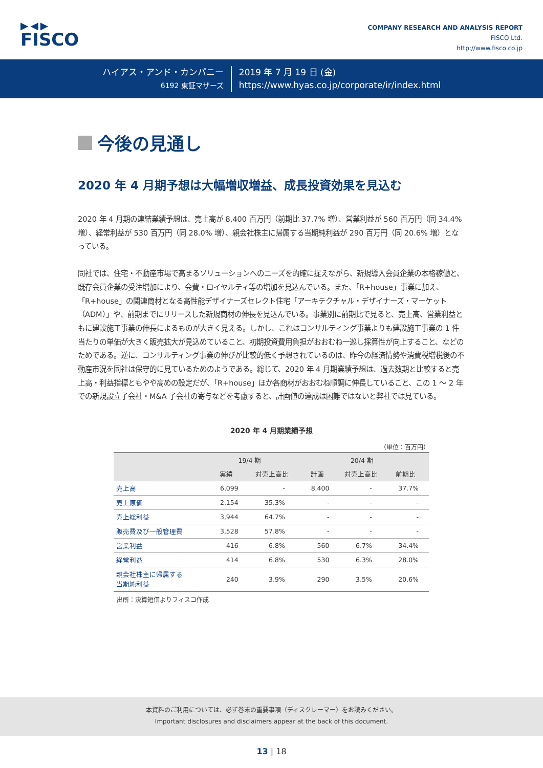▶◀▶
FISCO
COMPANY RESEARCH AND ANALYSIS REPORT
FISCO Ltd.
http://www.fisco.co.jp
ハイアス・アンド・カンパニー
6192 東証マザーズ
2019 年 7 月 19 日 (金)
https://www.hyas.co.jp/corporate/ir/index.html
今後の見通し
2020 年 4 月期予想は大幅増収増益、成長投資効果を見込む
2020 年 4 月期の連結業績予想は、売上高が 8,400 百万円（前期比 37.7% 増）、営業利益が 560 百万円（同 34.4% 増）、経常利益が 530 百万円（同 28.0% 増）、親会社株主に帰属する当期純利益が 290 百万円（同 20.6% 増）となっている。
同社では、住宅・不動産市場で高まるソリューションへのニーズを的確に捉えながら、新規導入会員企業の本格稼働と、既存会員企業の受注増加により、会費・ロイヤルティ等の増加を見込んでいる。また、「R+house」事業に加え、「R+house」の関連商材となる高性能デザイナーズセレクト住宅「アーキテクチャル・デザイナーズ・マーケット（ADM）」や、前期までにリリースした新規商材の伸長を見込んでいる。事業別に前期比で見ると、売上高、営業利益ともに建設施工事業の伸長によるものが大きく見える。しかし、これはコンサルティング事業よりも建設施工事業の 1 件当たりの単価が大きく販売拡大が見込めていること、初期投資費用負担がおおむね一巡し採算性が向上すること、などのためである。逆に、コンサルティング事業の伸びが比較的低く予想されているのは、昨今の経済情勢や消費税増税後の不動産市況を同社は保守的に見ているためのようである。総じて、2020 年 4 月期業績予想は、過去数期と比較すると売上高・利益指標ともやや高めの設定だが、「R+house」ほか各商材がおおむね順調に伸長していること、この 1 〜 2 年での新規設立子会社・M&A 子会社の寄与などを考慮すると、計画値の達成は困難ではないと弊社では見ている。
2020 年 4 月期業績予想
（単位：百万円）
| | 19/4 期 | | 20/4 期 | | |
| --- | --- | --- | --- | --- | --- |
| | 実績 | 対売上高比 | 計画 | 対売上高比 | 前期比 |
| 売上高 | 6,099 | - | 8,400 | - | 37.7% |
| 売上原価 | 2,154 | 35.3% | - | - | - |
| 売上総利益 | 3,944 | 64.7% | - | - | - |
| 販売費及び一般管理費 | 3,528 | 57.8% | - | - | - |
| 営業利益 | 416 | 6.8% | 560 | 6.7% | 34.4% |
| 経常利益 | 414 | 6.8% | 530 | 6.3% | 28.0% |
| 親会社株主に帰属する 当期純利益 | 240 | 3.9% | 290 | 3.5% | 20.6% |
出所：決算短信よりフィスコ作成
本資料のご利用については、必ず巻末の重要事項（ディスクレーマー）をお読みください。
Important disclosures and disclaimers appear at the back of this document.
13 | 18